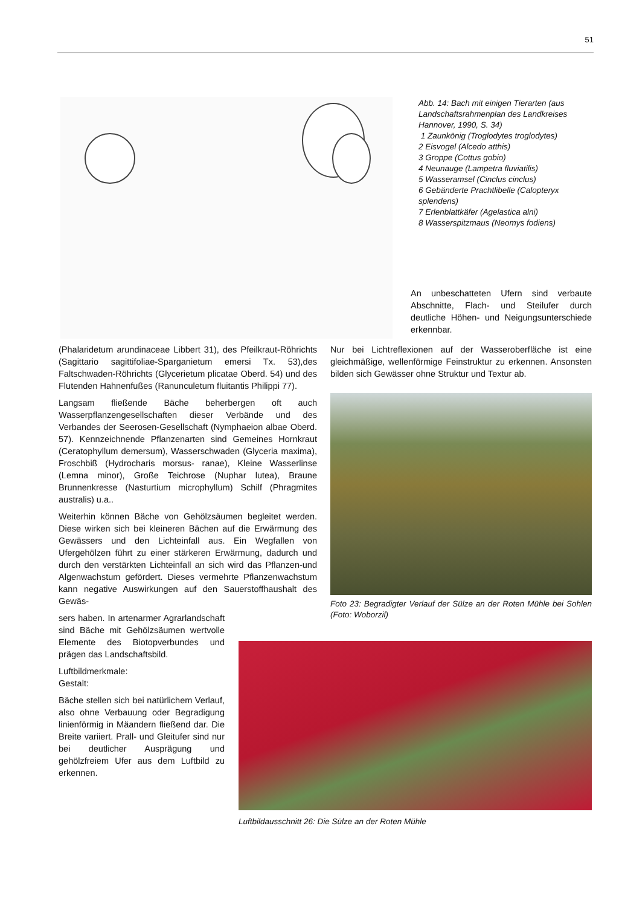51
Abb. 14: Bach mit einigen Tierarten (aus Landschaftsrahmenplan des Landkreises Hannover, 1990, S. 34)
1 Zaunkönig (Troglodytes troglodytes)
2 Eisvogel (Alcedo atthis)
3 Groppe (Cottus gobio)
4 Neunauge (Lampetra fluviatilis)
5 Wasseramsel (Cinclus cinclus)
6 Gebänderte Prachtlibelle (Calopteryx splendens)
7 Erlenblattkäfer (Agelastica alni)
8 Wasserspitzmaus (Neomys fodiens)
An unbeschatteten Ufern sind verbaute Abschnitte, Flach- und Steilufer durch deutliche Höhen- und Neigungsunterschiede erkennbar.
(Phalaridetum arundinaceae Libbert 31), des Pfeilkraut-Röhrichts (Sagittario sagittifoliae-Sparganietum emersi Tx. 53),des Faltschwaden-Röhrichts (Glycerietum plicatae Oberd. 54) und des Flutenden Hahnenfußes (Ranunculetum fluitantis Philippi 77).
Langsam fließende Bäche beherbergen oft auch Wasserpflanzengesellschaften dieser Verbände und des Verbandes der Seerosen-Gesellschaft (Nymphaeion albae Oberd. 57). Kennzeichnende Pflanzenarten sind Gemeines Hornkraut (Ceratophyllum demersum), Wasserschwaden (Glyceria maxima), Froschbiß (Hydrocharis morsus- ranae), Kleine Wasserlinse (Lemna minor), Große Teichrose (Nuphar lutea), Braune Brunnenkresse (Nasturtium microphyllum) Schilf (Phragmites australis) u.a..
Weiterhin können Bäche von Gehölzsäumen begleitet werden. Diese wirken sich bei kleineren Bächen auf die Erwärmung des Gewässers und den Lichteinfall aus. Ein Wegfallen von Ufergehölzen führt zu einer stärkeren Erwärmung, dadurch und durch den verstärkten Lichteinfall an sich wird das Pflanzen-und Algenwachstum gefördert. Dieses vermehrte Pflanzenwachstum kann negative Auswirkungen auf den Sauerstoffhaushalt des Gewäs-
sers haben. In artenarmer Agrarlandschaft sind Bäche mit Gehölzsäumen wertvolle Elemente des Biotopverbundes und prägen das Landschaftsbild.
Luftbildmerkmale:
Gestalt:
Bäche stellen sich bei natürlichem Verlauf, also ohne Verbauung oder Begradigung linienförmig in Mäandern fließend dar. Die Breite variiert. Prall- und Gleitufer sind nur bei deutlicher Ausprägung und gehölzfreiem Ufer aus dem Luftbild zu erkennen.
Nur bei Lichtreflexionen auf der Wasseroberfläche ist eine gleichmäßige, wellenförmige Feinstruktur zu erkennen. Ansonsten bilden sich Gewässer ohne Struktur und Textur ab.
Foto 23: Begradigter Verlauf der Sülze an der Roten Mühle bei Sohlen (Foto: Woborzil)
Luftbildausschnitt 26: Die Sülze an der Roten Mühle